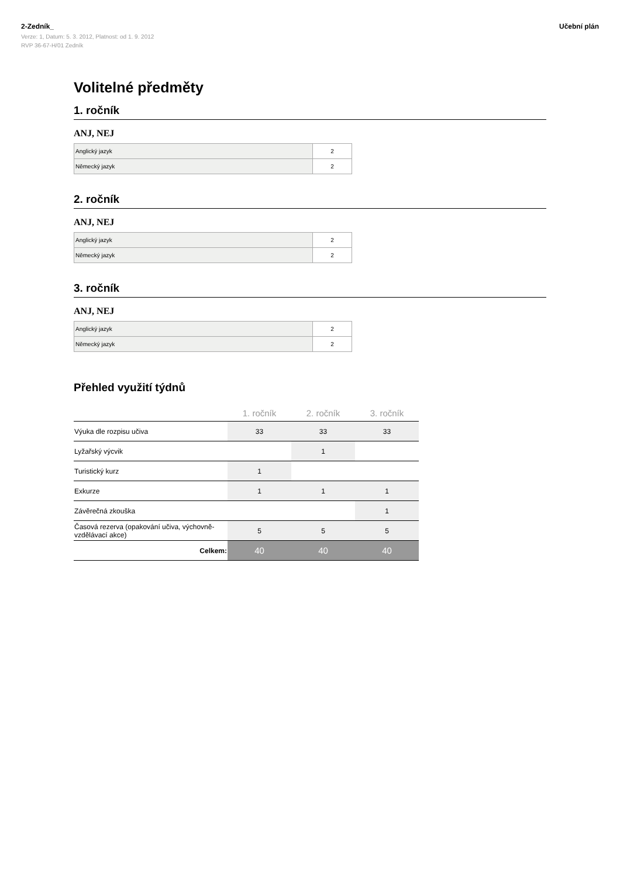2-Zedník_
Verze: 1, Datum: 5. 3. 2012, Platnost: od 1. 9. 2012
RVP 36-67-H/01 Zedník
Učební plán
Volitelné předměty
1. ročník
ANJ, NEJ
| Anglický jazyk | 2 |
| Německý jazyk | 2 |
2. ročník
ANJ, NEJ
| Anglický jazyk | 2 |
| Německý jazyk | 2 |
3. ročník
ANJ, NEJ
| Anglický jazyk | 2 |
| Německý jazyk | 2 |
Přehled využití týdnů
| | 1. ročník | 2. ročník | 3. ročník |
| --- | --- | --- | --- |
| Výuka dle rozpisu učiva | 33 | 33 | 33 |
| Lyžařský výcvik | | 1 | |
| Turistický kurz | 1 | | |
| Exkurze | 1 | 1 | 1 |
| Závěrečná zkouška | | | 1 |
| Časová rezerva (opakování učiva, výchovně- vzdělávací akce) | 5 | 5 | 5 |
| Celkem: | 40 | 40 | 40 |